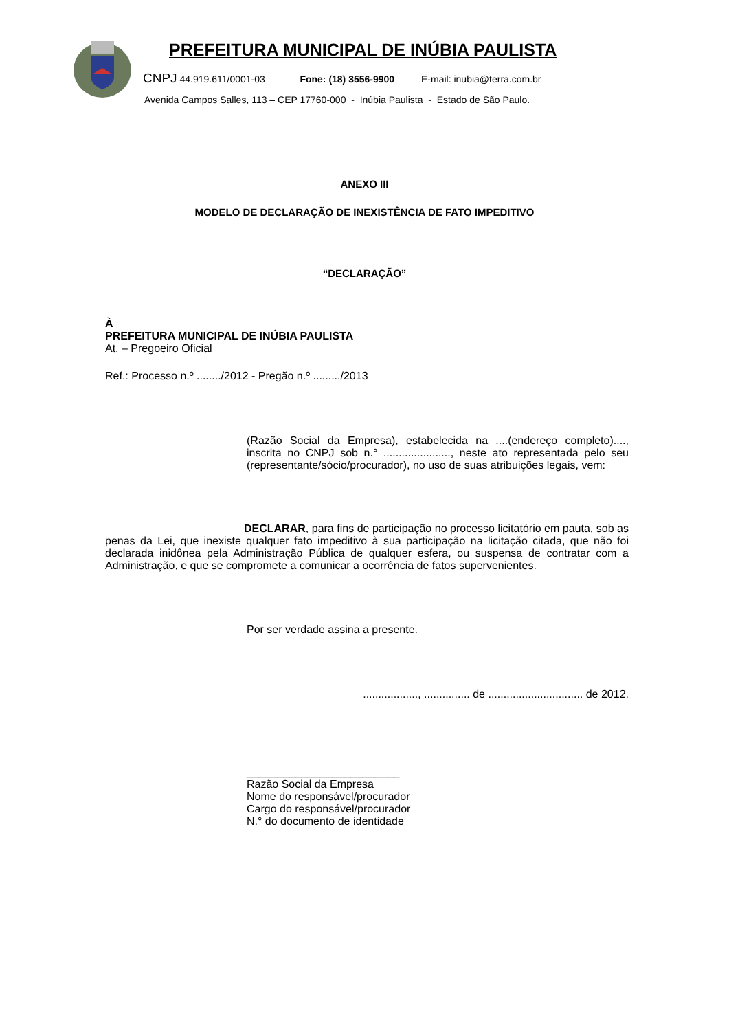PREFEITURA MUNICIPAL DE INÚBIA PAULISTA
CNPJ 44.919.611/0001-03 Fone: (18) 3556-9900 E-mail: inubia@terra.com.br
Avenida Campos Salles, 113 – CEP 17760-000 - Inúbia Paulista - Estado de São Paulo.
ANEXO III
MODELO DE DECLARAÇÃO DE INEXISTÊNCIA DE FATO IMPEDITIVO
“DECLARAÇÃO”
À
PREFEITURA MUNICIPAL DE INÚBIA PAULISTA
At. – Pregoeiro Oficial
Ref.: Processo n.º ......../2012 - Pregão n.º ........./2013
(Razão Social da Empresa), estabelecida na ....(endereço completo)...., inscrita no CNPJ sob n.° ......................, neste ato representada pelo seu (representante/sócio/procurador), no uso de suas atribuições legais, vem:
DECLARAR, para fins de participação no processo licitatório em pauta, sob as penas da Lei, que inexiste qualquer fato impeditivo à sua participação na licitação citada, que não foi declarada inidônea pela Administração Pública de qualquer esfera, ou suspensa de contratar com a Administração, e que se compromete a comunicar a ocorrência de fatos supervenientes.
Por ser verdade assina a presente.
.................., ............... de ............................... de 2012.
_________________________
Razão Social da Empresa
Nome do responsável/procurador
Cargo do responsável/procurador
N.° do documento de identidade